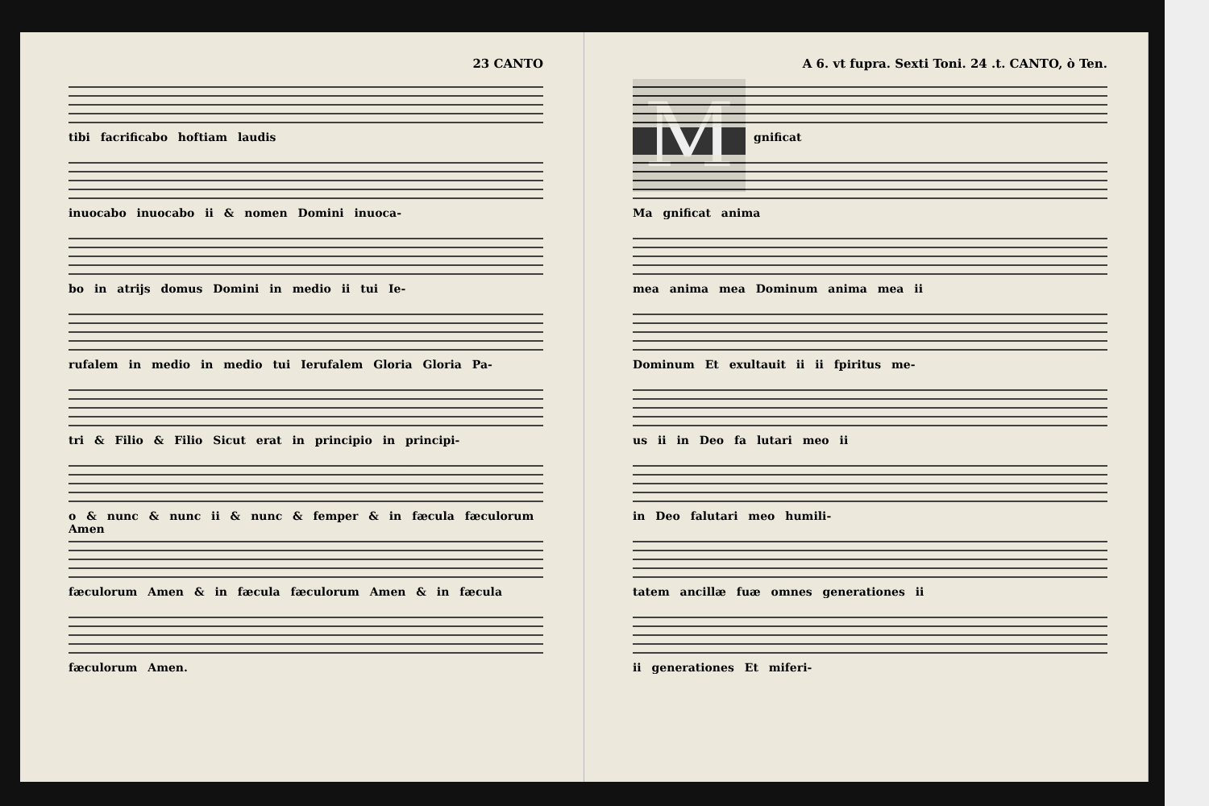23 CANTO
tibi facrificabo hoftiam laudis
inuocabo inuocabo ii & nomen Domini inuoca-
bo in atrijs domus Domini in medio ii tui Ie-
rufalem in medio in medio tui Ierufalem Gloria Gloria Pa-
tri & Filio & Filio Sicut erat in principio in principi-
o & nunc & nunc ii & nunc & femper & in fæcula fæculorum Amen
fæculorum Amen & in fæcula fæculorum Amen & in fæcula
fæculorum Amen.
A 6. vt fupra. Sexti Toni. 24 .t. CANTO, ò Ten.
M
gnificat
Ma gnificat anima
mea anima mea Dominum anima mea ii
Dominum Et exultauit ii ii fpiritus me-
us ii in Deo fa lutari meo ii
in Deo falutari meo humili-
tatem ancillæ fuæ omnes generationes ii
ii generationes Et miferi-